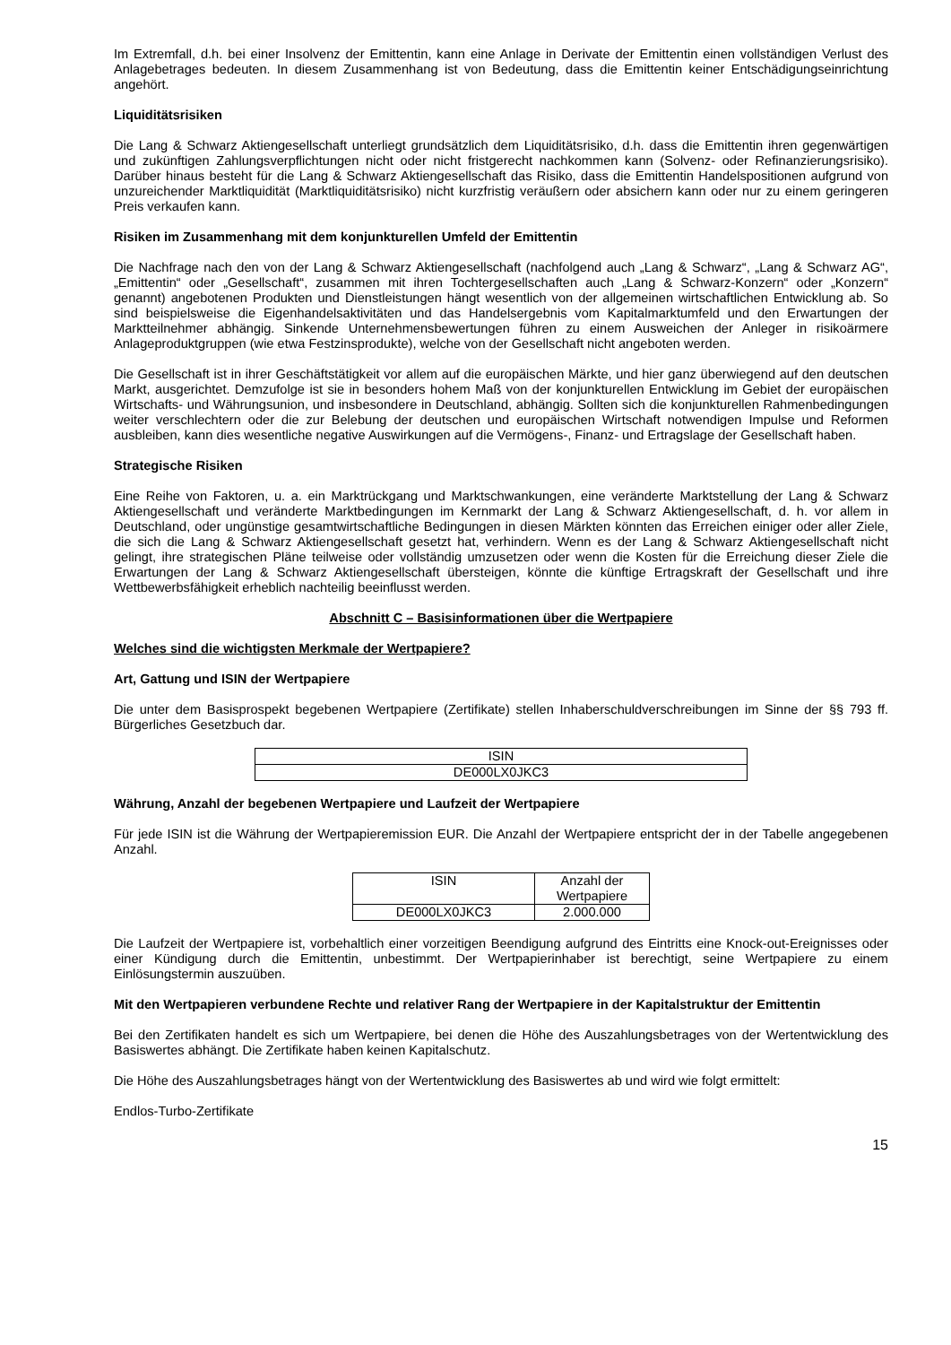Im Extremfall, d.h. bei einer Insolvenz der Emittentin, kann eine Anlage in Derivate der Emittentin einen vollständigen Verlust des Anlagebetrages bedeuten. In diesem Zusammenhang ist von Bedeutung, dass die Emittentin keiner Entschädigungseinrichtung angehört.
Liquiditätsrisiken
Die Lang & Schwarz Aktiengesellschaft unterliegt grundsätzlich dem Liquiditätsrisiko, d.h. dass die Emittentin ihren gegenwärtigen und zukünftigen Zahlungsverpflichtungen nicht oder nicht fristgerecht nachkommen kann (Solvenz- oder Refinanzierungsrisiko). Darüber hinaus besteht für die Lang & Schwarz Aktiengesellschaft das Risiko, dass die Emittentin Handelspositionen aufgrund von unzureichender Marktliquidität (Marktliquiditätsrisiko) nicht kurzfristig veräußern oder absichern kann oder nur zu einem geringeren Preis verkaufen kann.
Risiken im Zusammenhang mit dem konjunkturellen Umfeld der Emittentin
Die Nachfrage nach den von der Lang & Schwarz Aktiengesellschaft (nachfolgend auch „Lang & Schwarz“, „Lang & Schwarz AG“, „Emittentin“ oder „Gesellschaft“, zusammen mit ihren Tochtergesellschaften auch „Lang & Schwarz-Konzern“ oder „Konzern“ genannt) angebotenen Produkten und Dienstleistungen hängt wesentlich von der allgemeinen wirtschaftlichen Entwicklung ab. So sind beispielsweise die Eigenhandelsaktivitäten und das Handelsergebnis vom Kapitalmarktumfeld und den Erwartungen der Marktteilnehmer abhängig. Sinkende Unternehmensbewertungen führen zu einem Ausweichen der Anleger in risikoärmere Anlageproduktgruppen (wie etwa Festzinsprodukte), welche von der Gesellschaft nicht angeboten werden.
Die Gesellschaft ist in ihrer Geschäftstätigkeit vor allem auf die europäischen Märkte, und hier ganz überwiegend auf den deutschen Markt, ausgerichtet. Demzufolge ist sie in besonders hohem Maß von der konjunkturellen Entwicklung im Gebiet der europäischen Wirtschafts- und Währungsunion, und insbesondere in Deutschland, abhängig. Sollten sich die konjunkturellen Rahmenbedingungen weiter verschlechtern oder die zur Belebung der deutschen und europäischen Wirtschaft notwendigen Impulse und Reformen ausbleiben, kann dies wesentliche negative Auswirkungen auf die Vermögens-, Finanz- und Ertragslage der Gesellschaft haben.
Strategische Risiken
Eine Reihe von Faktoren, u. a. ein Marktrückgang und Marktschwankungen, eine veränderte Marktstellung der Lang & Schwarz Aktiengesellschaft und veränderte Marktbedingungen im Kernmarkt der Lang & Schwarz Aktiengesellschaft, d. h. vor allem in Deutschland, oder ungünstige gesamtwirtschaftliche Bedingungen in diesen Märkten könnten das Erreichen einiger oder aller Ziele, die sich die Lang & Schwarz Aktiengesellschaft gesetzt hat, verhindern. Wenn es der Lang & Schwarz Aktiengesellschaft nicht gelingt, ihre strategischen Pläne teilweise oder vollständig umzusetzen oder wenn die Kosten für die Erreichung dieser Ziele die Erwartungen der Lang & Schwarz Aktiengesellschaft übersteigen, könnte die künftige Ertragskraft der Gesellschaft und ihre Wettbewerbsfähigkeit erheblich nachteilig beeinflusst werden.
Abschnitt C – Basisinformationen über die Wertpapiere
Welches sind die wichtigsten Merkmale der Wertpapiere?
Art, Gattung und ISIN der Wertpapiere
Die unter dem Basisprospekt begebenen Wertpapiere (Zertifikate) stellen Inhaberschuldverschreibungen im Sinne der §§ 793 ff. Bürgerliches Gesetzbuch dar.
| ISIN |
| --- |
| DE000LX0JKC3 |
Währung, Anzahl der begebenen Wertpapiere und Laufzeit der Wertpapiere
Für jede ISIN ist die Währung der Wertpapieremission EUR. Die Anzahl der Wertpapiere entspricht der in der Tabelle angegebenen Anzahl.
| ISIN | Anzahl der Wertpapiere |
| --- | --- |
| DE000LX0JKC3 | 2.000.000 |
Die Laufzeit der Wertpapiere ist, vorbehaltlich einer vorzeitigen Beendigung aufgrund des Eintritts eine Knock-out-Ereignisses oder einer Kündigung durch die Emittentin, unbestimmt. Der Wertpapierinhaber ist berechtigt, seine Wertpapiere zu einem Einlösungstermin auszuüben.
Mit den Wertpapieren verbundene Rechte und relativer Rang der Wertpapiere in der Kapitalstruktur der Emittentin
Bei den Zertifikaten handelt es sich um Wertpapiere, bei denen die Höhe des Auszahlungsbetrages von der Wertentwicklung des Basiswertes abhängt. Die Zertifikate haben keinen Kapitalschutz.
Die Höhe des Auszahlungsbetrages hängt von der Wertentwicklung des Basiswertes ab und wird wie folgt ermittelt:
Endlos-Turbo-Zertifikate
15